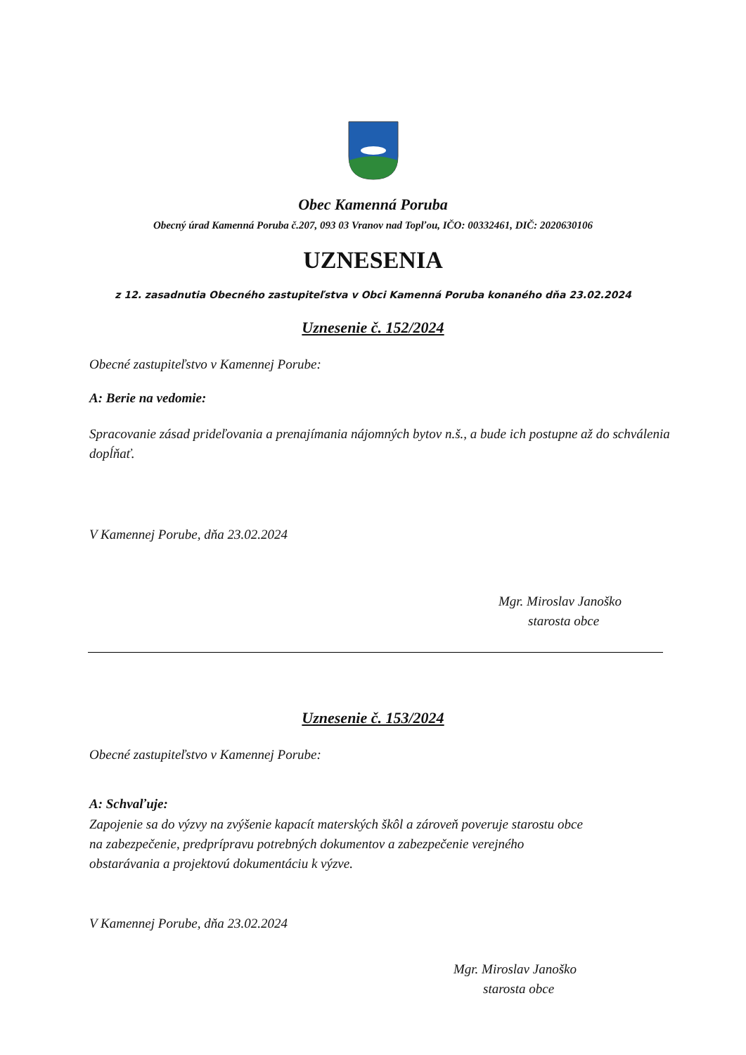Obec Kamenná Poruba
Obecný úrad Kamenná Poruba č.207, 093 03 Vranov nad Topľou, IČO: 00332461, DIČ: 2020630106
UZNESENIA
z 12. zasadnutia Obecného zastupiteľstva v Obci Kamenná Poruba konaného dňa 23.02.2024
Uznesenie č. 152/2024
Obecné zastupiteľstvo v Kamennej Porube:
A: Berie na vedomie:
Spracovanie zásad prideľovania a prenajímania nájomných bytov n.š., a bude ich postupne až do schválenia dopĺňať.
V Kamennej Porube, dňa 23.02.2024
Mgr. Miroslav Janoško
starosta obce
Uznesenie č. 153/2024
Obecné zastupiteľstvo v Kamennej Porube:
A: Schvaľuje:
Zapojenie sa do výzvy na zvýšenie kapacít materských škôl a zároveň poveruje starostu obce
na zabezpečenie, predprípravu potrebných dokumentov a zabezpečenie verejného
obstarávania a projektovú dokumentáciu k výzve.
V Kamennej Porube, dňa 23.02.2024
Mgr. Miroslav Janoško
starosta obce